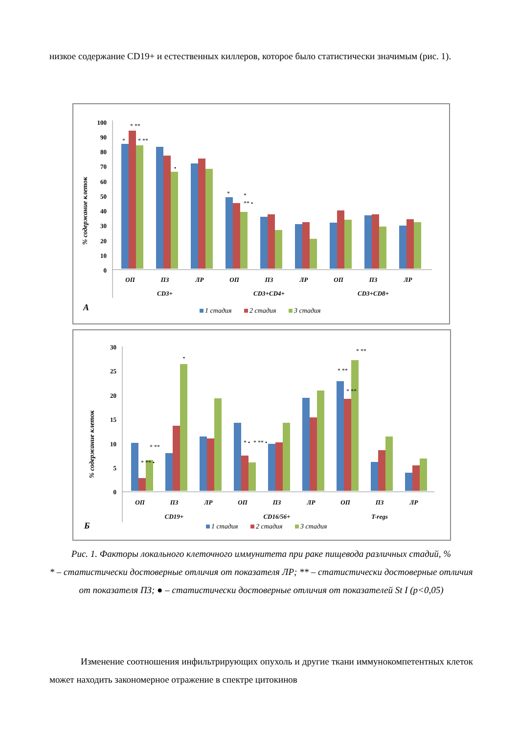низкое содержание CD19+ и естественных киллеров, которое было статистически значимым (рис. 1).
% содержание клеток
100
90
80
70
60
50
40
30
20
10
0
ОП
ПЗ
ЛР
ОП
ПЗ
ЛР
ОП
ПЗ
ЛР
CD3+
CD3+CD4+
CD3+CD8+
*
* **
* **
•
*
*
** •
А
1 стадия
2 стадия
3 стадия
% содержание клеток
30
25
20
15
10
5
0
ОП
ПЗ
ЛР
ОП
ПЗ
ЛР
ОП
ПЗ
ЛР
CD19+
CD16/56+
T-regs
* ** •
* **
•
* •
* ** •
* **
* **
* **
Б
1 стадия
2 стадия
3 стадия
Рис. 1. Факторы локального клеточного иммунитета при раке пищевода различных стадий, %
* – статистически достоверные отличия от показателя ЛР; ** – статистически достоверные отличия от показателя ПЗ; ● – статистически достоверные отличия от показателей St I (p<0,05)
Изменение соотношения инфильтрирующих опухоль и другие ткани иммунокомпетентных клеток может находить закономерное отражение в спектре цитокинов